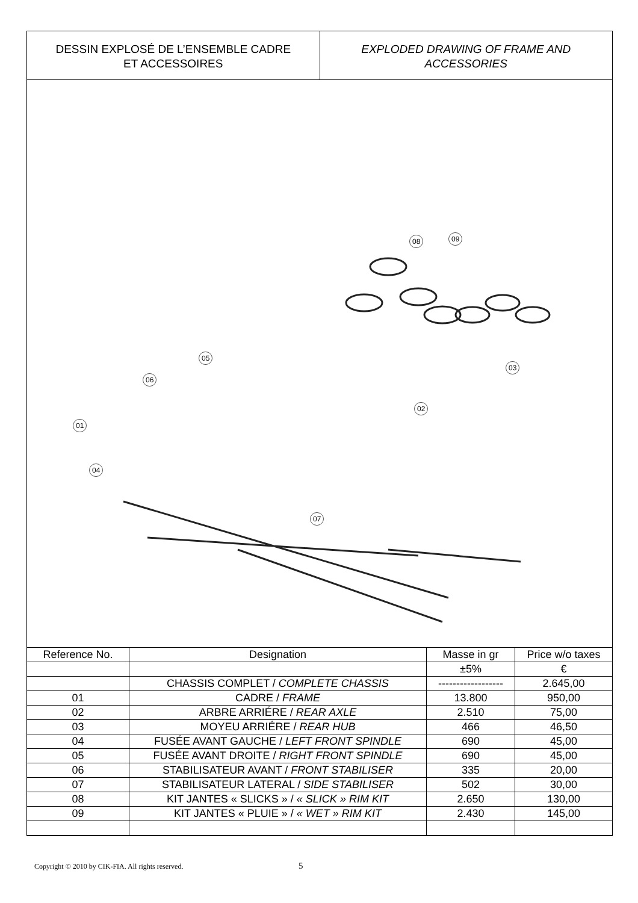DESSIN EXPLOSÉ DE L’ENSEMBLE CADRE
ET ACCESSOIRES
EXPLODED DRAWING OF FRAME AND
ACCESSORIES
08 09
03
02
05
06
01
04
07
| Reference No. | Designation | Masse in gr | Price w/o taxes |
| --- | --- | --- | --- |
| | | ±5% | € |
| | CHASSIS COMPLET / COMPLETE CHASSIS | ------------------ | 2.645,00 |
| 01 | CADRE / FRAME | 13.800 | 950,00 |
| 02 | ARBRE ARRIÉRE / REAR AXLE | 2.510 | 75,00 |
| 03 | MOYEU ARRIÉRE / REAR HUB | 466 | 46,50 |
| 04 | FUSÉE AVANT GAUCHE / LEFT FRONT SPINDLE | 690 | 45,00 |
| 05 | FUSÉE AVANT DROITE / RIGHT FRONT SPINDLE | 690 | 45,00 |
| 06 | STABILISATEUR AVANT / FRONT STABILISER | 335 | 20,00 |
| 07 | STABILISATEUR LATERAL / SIDE STABILISER | 502 | 30,00 |
| 08 | KIT JANTES « SLICKS » / « SLICK » RIM KIT | 2.650 | 130,00 |
| 09 | KIT JANTES « PLUIE » / « WET » RIM KIT | 2.430 | 145,00 |
Copyright © 2010 by CIK-FIA. All rights reserved.
5